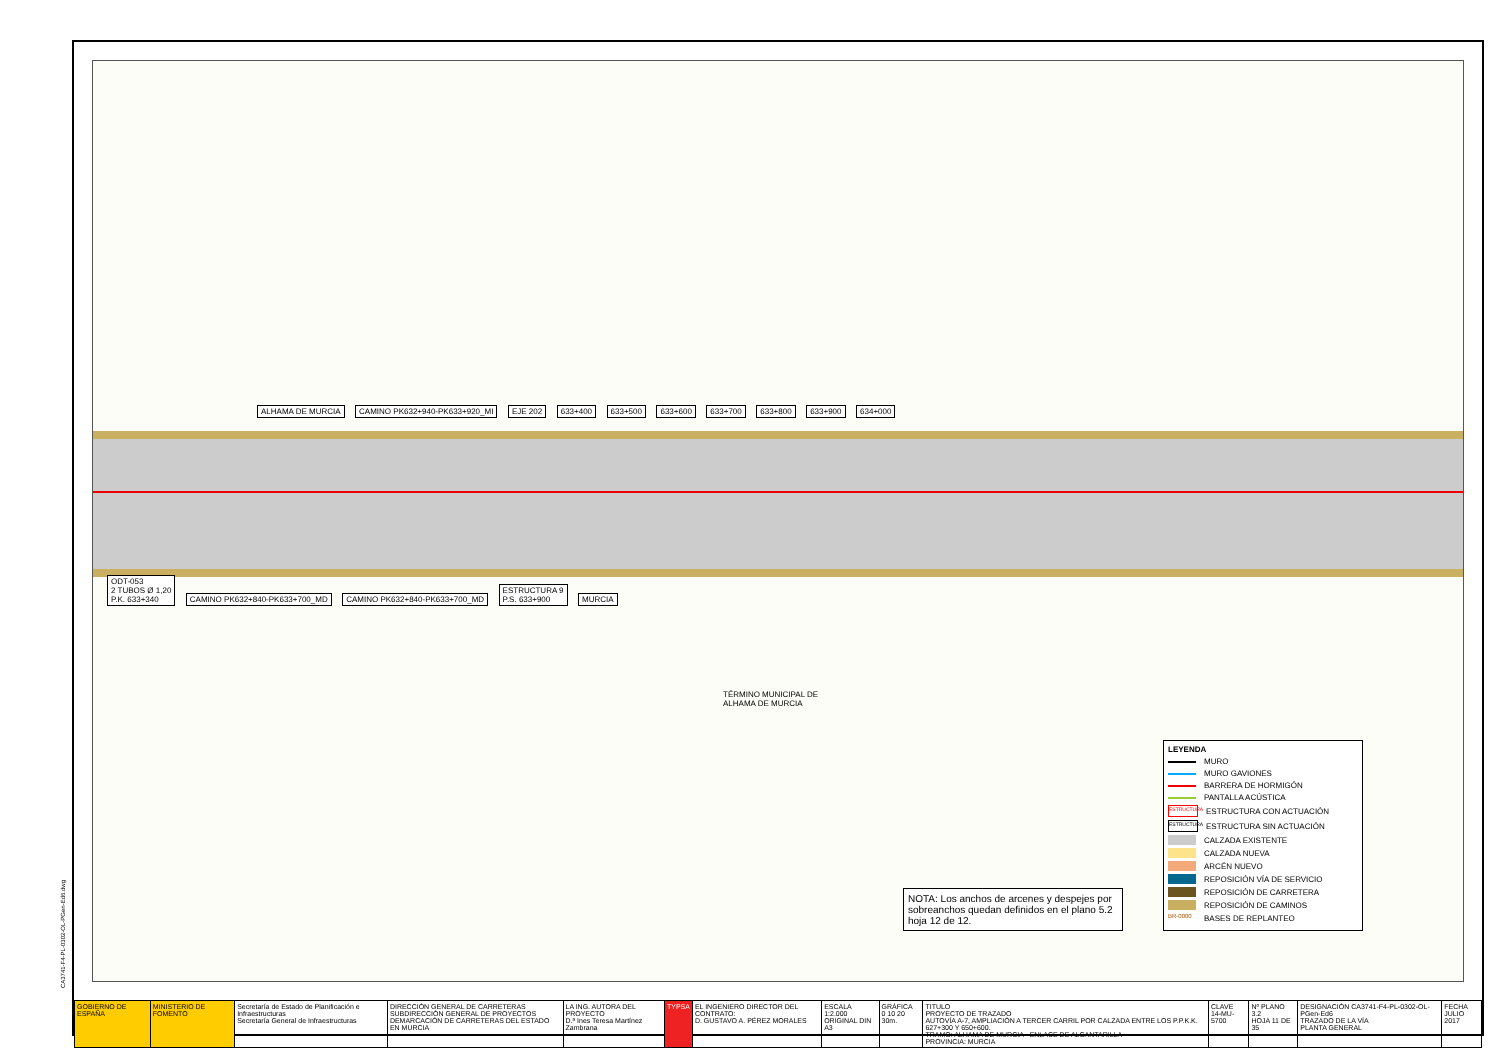CA3741-F4-PL-0302-OL-PGen-Ed6.dwg
ALHAMA DE MURCIA CAMINO PK632+940-PK633+920_MI EJE 202 633+400 633+500 633+600 633+700 633+800 633+900 634+000
ODT-053
2 TUBOS Ø 1,20
P.K. 633+340 CAMINO PK632+840-PK633+700_MD CAMINO PK632+840-PK633+700_MD ESTRUCTURA 9
P.S. 633+900 MURCIA
TÉRMINO MUNICIPAL DE
ALHAMA DE MURCIA
NOTA: Los anchos de arcenes y despejes por sobreanchos quedan definidos en el plano 5.2 hoja 12 de 12.
LEYENDA
MURO
MURO GAVIONES
BARRERA DE HORMIGÓN
PANTALLA ACÚSTICA
ESTRUCTURA ESTRUCTURA CON ACTUACIÓN
ESTRUCTURA ESTRUCTURA SIN ACTUACIÓN
CALZADA EXISTENTE
CALZADA NUEVA
ARCÉN NUEVO
REPOSICIÓN VÍA DE SERVICIO
REPOSICIÓN DE CARRETERA
REPOSICIÓN DE CAMINOS
BR-0000 BASES DE REPLANTEO
| GOBIERNO DE ESPAÑA | MINISTERIO DE FOMENTO | Secretaría de Estado de Planificación e Infraestructuras Secretaría General de Infraestructuras | DIRECCIÓN GENERAL DE CARRETERAS SUBDIRECCIÓN GENERAL DE PROYECTOS DEMARCACIÓN DE CARRETERAS DEL ESTADO EN MURCIA | LA ING. AUTORA DEL PROYECTO D.ª Ines Teresa Martínez Zambrana | TYPSA | EL INGENIERO DIRECTOR DEL CONTRATO: D. GUSTAVO A. PÉREZ MORALES | ESCALA 1:2.000 ORIGINAL DIN A3 | GRÁFICA 0 10 20 30m. | TITULO PROYECTO DE TRAZADO AUTOVÍA A-7, AMPLIACIÓN A TERCER CARRIL POR CALZADA ENTRE LOS P.P.K.K. 627+300 Y 650+600. TRAMO: ALHAMA DE MURCIA - ENLACE DE ALCANTARILLA PROVINCIA: MURCIA | CLAVE 14-MU-5700 | Nº PLANO 3.2 HOJA 11 DE 35 | DESIGNACIÓN CA3741-F4-PL-0302-OL-PGen-Ed6 TRAZADO DE LA VÍA PLANTA GENERAL | FECHA JULIO 2017 |